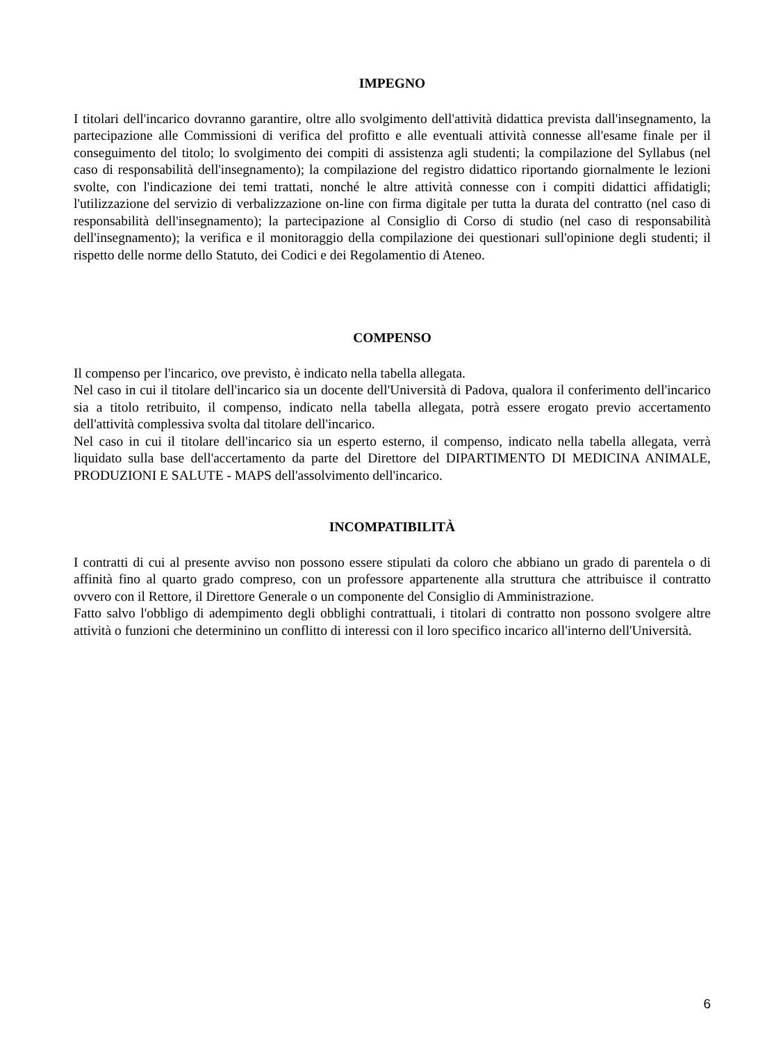IMPEGNO
I titolari dell'incarico dovranno garantire, oltre allo svolgimento dell'attività didattica prevista dall'insegnamento, la partecipazione alle Commissioni di verifica del profitto e alle eventuali attività connesse all'esame finale per il conseguimento del titolo; lo svolgimento dei compiti di assistenza agli studenti; la compilazione del Syllabus (nel caso di responsabilità dell'insegnamento); la compilazione del registro didattico riportando giornalmente le lezioni svolte, con l'indicazione dei temi trattati, nonché le altre attività connesse con i compiti didattici affidatigli; l'utilizzazione del servizio di verbalizzazione on-line con firma digitale per tutta la durata del contratto (nel caso di responsabilità dell'insegnamento); la partecipazione al Consiglio di Corso di studio (nel caso di responsabilità dell'insegnamento); la verifica e il monitoraggio della compilazione dei questionari sull'opinione degli studenti; il rispetto delle norme dello Statuto, dei Codici e dei Regolamentio di Ateneo.
COMPENSO
Il compenso per l'incarico, ove previsto, è indicato nella tabella allegata.
Nel caso in cui il titolare dell'incarico sia un docente dell'Università di Padova, qualora il conferimento dell'incarico sia a titolo retribuito, il compenso, indicato nella tabella allegata, potrà essere erogato previo accertamento dell'attività complessiva svolta dal titolare dell'incarico.
Nel caso in cui il titolare dell'incarico sia un esperto esterno, il compenso, indicato nella tabella allegata, verrà liquidato sulla base dell'accertamento da parte del Direttore del DIPARTIMENTO DI MEDICINA ANIMALE, PRODUZIONI E SALUTE - MAPS dell'assolvimento dell'incarico.
INCOMPATIBILITÀ
I contratti di cui al presente avviso non possono essere stipulati da coloro che abbiano un grado di parentela o di affinità fino al quarto grado compreso, con un professore appartenente alla struttura che attribuisce il contratto ovvero con il Rettore, il Direttore Generale o un componente del Consiglio di Amministrazione.
Fatto salvo l'obbligo di adempimento degli obblighi contrattuali, i titolari di contratto non possono svolgere altre attività o funzioni che determinino un conflitto di interessi con il loro specifico incarico all'interno dell'Università.
6